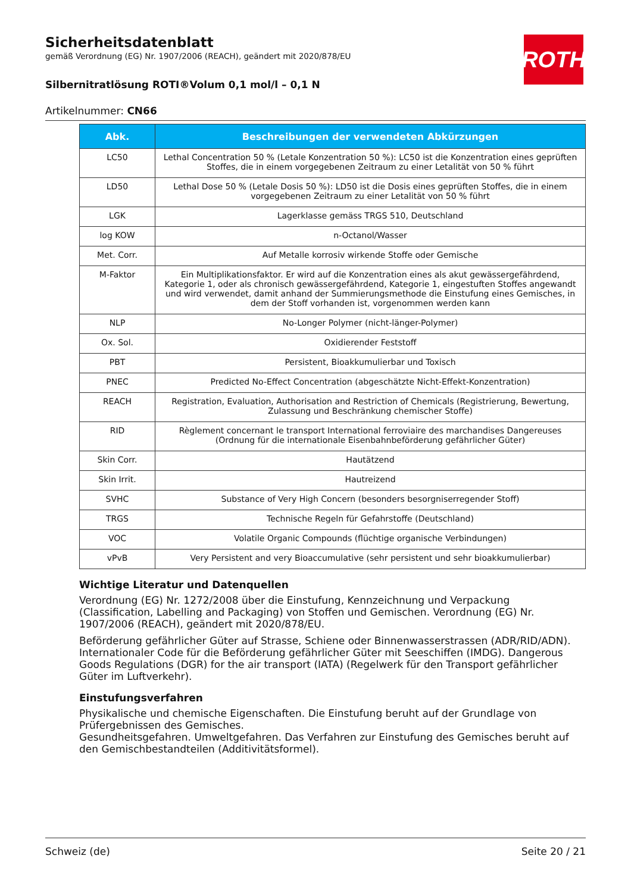ROTH
Sicherheitsdatenblatt
gemäß Verordnung (EG) Nr. 1907/2006 (REACH), geändert mit 2020/878/EU
Silbernitratlösung ROTI®Volum 0,1 mol/l – 0,1 N
Artikelnummer: CN66
| Abk. | Beschreibungen der verwendeten Abkürzungen |
| --- | --- |
| LC50 | Lethal Concentration 50 % (Letale Konzentration 50 %): LC50 ist die Konzentration eines geprüften Stoffes, die in einem vorgegebenen Zeitraum zu einer Letalität von 50 % führt |
| LD50 | Lethal Dose 50 % (Letale Dosis 50 %): LD50 ist die Dosis eines geprüften Stoffes, die in einem vorgegebenen Zeitraum zu einer Letalität von 50 % führt |
| LGK | Lagerklasse gemäss TRGS 510, Deutschland |
| log KOW | n-Octanol/Wasser |
| Met. Corr. | Auf Metalle korrosiv wirkende Stoffe oder Gemische |
| M-Faktor | Ein Multiplikationsfaktor. Er wird auf die Konzentration eines als akut gewässergefährdend, Kategorie 1, oder als chronisch gewässergefährdend, Kategorie 1, eingestuften Stoffes angewandt und wird verwendet, damit anhand der Summierungsmethode die Einstufung eines Gemisches, in dem der Stoff vorhanden ist, vorgenommen werden kann |
| NLP | No-Longer Polymer (nicht-länger-Polymer) |
| Ox. Sol. | Oxidierender Feststoff |
| PBT | Persistent, Bioakkumulierbar und Toxisch |
| PNEC | Predicted No-Effect Concentration (abgeschätzte Nicht-Effekt-Konzentration) |
| REACH | Registration, Evaluation, Authorisation and Restriction of Chemicals (Registrierung, Bewertung, Zulassung und Beschränkung chemischer Stoffe) |
| RID | Règlement concernant le transport International ferroviaire des marchandises Dangereuses (Ordnung für die internationale Eisenbahnbeförderung gefährlicher Güter) |
| Skin Corr. | Hautätzend |
| Skin Irrit. | Hautreizend |
| SVHC | Substance of Very High Concern (besonders besorgniserregender Stoff) |
| TRGS | Technische Regeln für Gefahrstoffe (Deutschland) |
| VOC | Volatile Organic Compounds (flüchtige organische Verbindungen) |
| vPvB | Very Persistent and very Bioaccumulative (sehr persistent und sehr bioakkumulierbar) |
Wichtige Literatur und Datenquellen
Verordnung (EG) Nr. 1272/2008 über die Einstufung, Kennzeichnung und Verpackung (Classification, Labelling and Packaging) von Stoffen und Gemischen. Verordnung (EG) Nr. 1907/2006 (REACH), geändert mit 2020/878/EU.
Beförderung gefährlicher Güter auf Strasse, Schiene oder Binnenwasserstrassen (ADR/RID/ADN). Internationaler Code für die Beförderung gefährlicher Güter mit Seeschiffen (IMDG). Dangerous Goods Regulations (DGR) for the air transport (IATA) (Regelwerk für den Transport gefährlicher Güter im Luftverkehr).
Einstufungsverfahren
Physikalische und chemische Eigenschaften. Die Einstufung beruht auf der Grundlage von Prüfergebnissen des Gemisches.
Gesundheitsgefahren. Umweltgefahren. Das Verfahren zur Einstufung des Gemisches beruht auf den Gemischbestandteilen (Additivitätsformel).
Schweiz (de) Seite 20 / 21